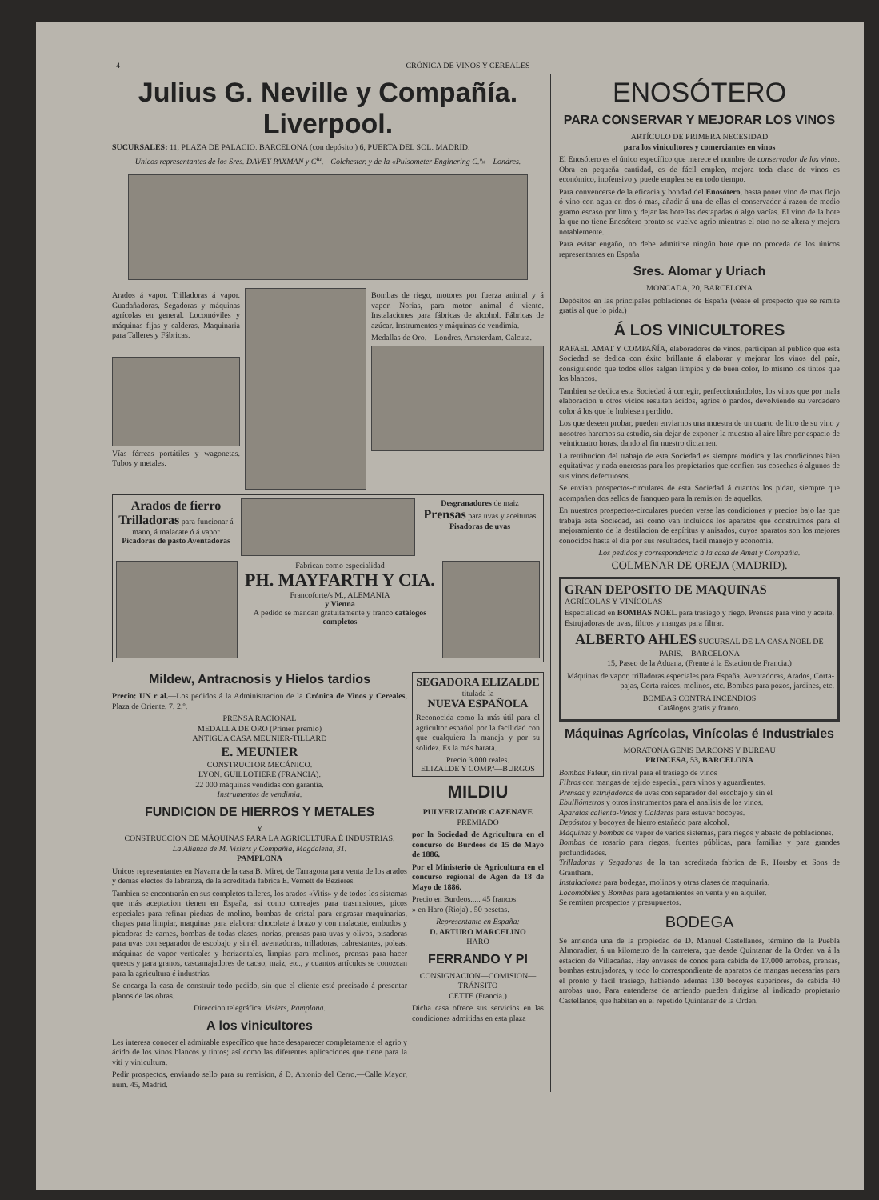4 CRÓNICA DE VINOS Y CEREALES
Julius G. Neville y Compañía. Liverpool.
SUCURSALES: 11, PLAZA DE PALACIO. BARCELONA (con depósito.) 6, PUERTA DEL SOL. MADRID.
Unicos representantes de los Sres. DAVEY PAXMAN y C<sup>ía</sup>.—Colchester. y de la «Pulsometer Enginering C.º»—Londres.
Arados á vapor. Trilladoras á vapor. Guadañadoras. Segadoras y máquinas agrícolas en general. Locomóviles y máquinas fijas y calderas. Maquinaria para Talleres y Fábricas.
Vías férreas portátiles y wagonetas. Tubos y metales.
Bombas de riego, motores por fuerza animal y á vapor. Norias, para motor animal ó viento. Instalaciones para fábricas de alcohol. Fábricas de azúcar. Instrumentos y máquinas de vendimia.
Medallas de Oro.—Londres. Amsterdam. Calcuta.
Arados de fierro Trilladoras para funcionar á mano, á malacate ó á vapor
Picadoras de pasto Aventadoras
Desgranadores de maiz
Prensas para uvas y aceitunas
Pisadoras de uvas
Fabrican como especialidad
PH. MAYFARTH Y CIA.
Francoforte/s M., ALEMANIA
y Vienna
A pedido se mandan gratuitamente y franco catálogos completos
Mildew, Antracnosis y Hielos tardios
Precio: UN r al.—Los pedidos á la Administracion de la Crónica de Vinos y Cereales, Plaza de Oriente, 7, 2.º.
PRENSA RACIONAL
MEDALLA DE ORO (Primer premio)
ANTIGUA CASA MEUNIER-TILLARD
E. MEUNIER
CONSTRUCTOR MECÁNICO.
LYON. GUILLOTIERE (FRANCIA).
22 000 máquinas vendidas con garantía.
Instrumentos de vendimia.
FUNDICION DE HIERROS Y METALES
Y
CONSTRUCCION DE MÁQUINAS PARA LA AGRICULTURA É INDUSTRIAS.
La Alianza de M. Visiers y Compañía, Magdalena, 31.
PAMPLONA
Unicos representantes en Navarra de la casa B. Miret, de Tarragona para venta de los arados y demas efectos de labranza, de la acreditada fabrica E. Vernett de Bezieres.
Tambien se encontrarán en sus completos talleres, los arados «Vitis» y de todos los sistemas que más aceptacion tienen en España, así como correajes para trasmisiones, picos especiales para refinar piedras de molino, bombas de cristal para engrasar maquinarias, chapas para limpiar, maquinas para elaborar chocolate á brazo y con malacate, embudos y picadoras de carnes, bombas de todas clases, norias, prensas para uvas y olivos, pisadoras para uvas con separador de escobajo y sin él, aventadoras, trilladoras, cabrestantes, poleas, máquinas de vapor verticales y horizontales, limpias para molinos, prensas para hacer quesos y para granos, cascamajadores de cacao, maiz, etc., y cuantos artículos se conozcan para la agricultura é industrias.
Se encarga la casa de construir todo pedido, sin que el cliente esté precisado á presentar planos de las obras.
Direccion telegráfica: Visiers, Pamplona.
A los vinicultores
Les interesa conocer el admirable específico que hace desaparecer completamente el agrio y ácido de los vinos blancos y tintos; así como las diferentes aplicaciones que tiene para la viti y vinicultura.
Pedir prospectos, enviando sello para su remision, á D. Antonio del Cerro.—Calle Mayor, núm. 45, Madrid.
SEGADORA ELIZALDE
titulada la
NUEVA ESPAÑOLA
Reconocida como la más útil para el agricultor español por la facilidad con que cualquiera la maneja y por su solidez. Es la más barata.
Precio 3.000 reales.
ELIZALDE Y COMP.ª—BURGOS
MILDIU
PULVERIZADOR CAZENAVE
PREMIADO
por la Sociedad de Agricultura en el concurso de Burdeos de 15 de Mayo de 1886.
Por el Ministerio de Agricultura en el concurso regional de Agen de 18 de Mayo de 1886.
Precio en Burdeos..... 45 francos.
» en Haro (Rioja).. 50 pesetas.
Representante en España:
D. ARTURO MARCELINO
HARO
FERRANDO Y PI
CONSIGNACION—COMISION—TRÁNSITO
CETTE (Francia.)
Dicha casa ofrece sus servicios en las condiciones admitidas en esta plaza
ENOSÓTERO
PARA CONSERVAR Y MEJORAR LOS VINOS
ARTÍCULO DE PRIMERA NECESIDAD
para los vinicultores y comerciantes en vinos
El Enosótero es el único específico que merece el nombre de conservador de los vinos. Obra en pequeña cantidad, es de fácil empleo, mejora toda clase de vinos es económico, inofensivo y puede emplearse en todo tiempo.
Para convencerse de la eficacia y bondad del Enosótero, basta poner vino de mas flojo ó vino con agua en dos ó mas, añadir á una de ellas el conservador á razon de medio gramo escaso por litro y dejar las botellas destapadas ó algo vacías. El vino de la bote la que no tiene Enosótero pronto se vuelve agrio mientras el otro no se altera y mejora notablemente.
Para evitar engaño, no debe admitirse ningún bote que no proceda de los únicos representantes en España
Sres. Alomar y Uriach
MONCADA, 20, BARCELONA
Depósitos en las principales poblaciones de España (véase el prospecto que se remite gratis al que lo pida.)
Á LOS VINICULTORES
RAFAEL AMAT Y COMPAÑÍA, elaboradores de vinos, participan al público que esta Sociedad se dedica con éxito brillante á elaborar y mejorar los vinos del país, consiguiendo que todos ellos salgan limpios y de buen color, lo mismo los tintos que los blancos.
Tambien se dedica esta Sociedad á corregir, perfeccionándolos, los vinos que por mala elaboracion ú otros vicios resulten ácidos, agrios ó pardos, devolviendo su verdadero color á los que le hubiesen perdido.
Los que deseen probar, pueden enviarnos una muestra de un cuarto de litro de su vino y nosotros haremos su estudio, sin dejar de exponer la muestra al aire libre por espacio de veinticuatro horas, dando al fin nuestro dictamen.
La retribucion del trabajo de esta Sociedad es siempre módica y las condiciones bien equitativas y nada onerosas para los propietarios que confien sus cosechas ó algunos de sus vinos defectuosos.
Se envian prospectos-circulares de esta Sociedad á cuantos los pidan, siempre que acompañen dos sellos de franqueo para la remision de aquellos.
En nuestros prospectos-circulares pueden verse las condiciones y precios bajo las que trabaja esta Sociedad, así como van incluidos los aparatos que construimos para el mejoramiento de la destilacion de espíritus y anisados, cuyos aparatos son los mejores conocidos hasta el dia por sus resultados, fácil manejo y economía.
Los pedidos y correspondencia á la casa de Amat y Compañía.
COLMENAR DE OREJA (MADRID).
GRAN DEPOSITO DE MAQUINAS
AGRÍCOLAS Y VINÍCOLAS
Especialidad en BOMBAS NOEL para trasiego y riego. Prensas para vino y aceite. Estrujadoras de uvas, filtros y mangas para filtrar.
ALBERTO AHLES SUCURSAL DE LA CASA NOEL DE PARIS.—BARCELONA
15, Paseo de la Aduana, (Frente á la Estacion de Francia.)
Máquinas de vapor, trilladoras especiales para España. Aventadoras, Arados, Corta-pajas, Corta-raices. molinos, etc. Bombas para pozos, jardines, etc.
BOMBAS CONTRA INCENDIOS
Catálogos gratis y franco.
Máquinas Agrícolas, Vinícolas é Industriales
MORATONA GENIS BARCONS Y BUREAU
PRINCESA, 53, BARCELONA
Bombas Fafeur, sin rival para el trasiego de vinos
Filtros con mangas de tejido especial, para vinos y aguardientes.
Prensas y estrujadoras de uvas con separador del escobajo y sin él
Ebulliómetros y otros instrumentos para el analisis de los vinos.
Aparatos calienta-Vinos y Calderas para estuvar bocoyes.
Depósitos y bocoyes de hierro estañado para alcohol.
Máquinas y bombas de vapor de varios sistemas, para riegos y abasto de poblaciones.
Bombas de rosario para riegos, fuentes públicas, para familias y para grandes profundidades.
Trilladoras y Segadoras de la tan acreditada fabrica de R. Horsby et Sons de Grantham.
Instalaciones para bodegas, molinos y otras clases de maquinaria.
Locomóbiles y Bombas para agotamientos en venta y en alquiler.
Se remiten prospectos y presupuestos.
BODEGA
Se arrienda una de la propiedad de D. Manuel Castellanos, término de la Puebla Almoradier, á un kilometro de la carretera, que desde Quintanar de la Orden va á la estacion de Villacañas. Hay envases de conos para cabida de 17.000 arrobas, prensas, bombas estrujadoras, y todo lo correspondiente de aparatos de mangas necesarias para el pronto y fácil trasiego, habiendo ademas 130 bocoyes superiores, de cabida 40 arrobas uno. Para entenderse de arriendo pueden dirigirse al indicado propietario Castellanos, que habitan en el repetido Quintanar de la Orden.